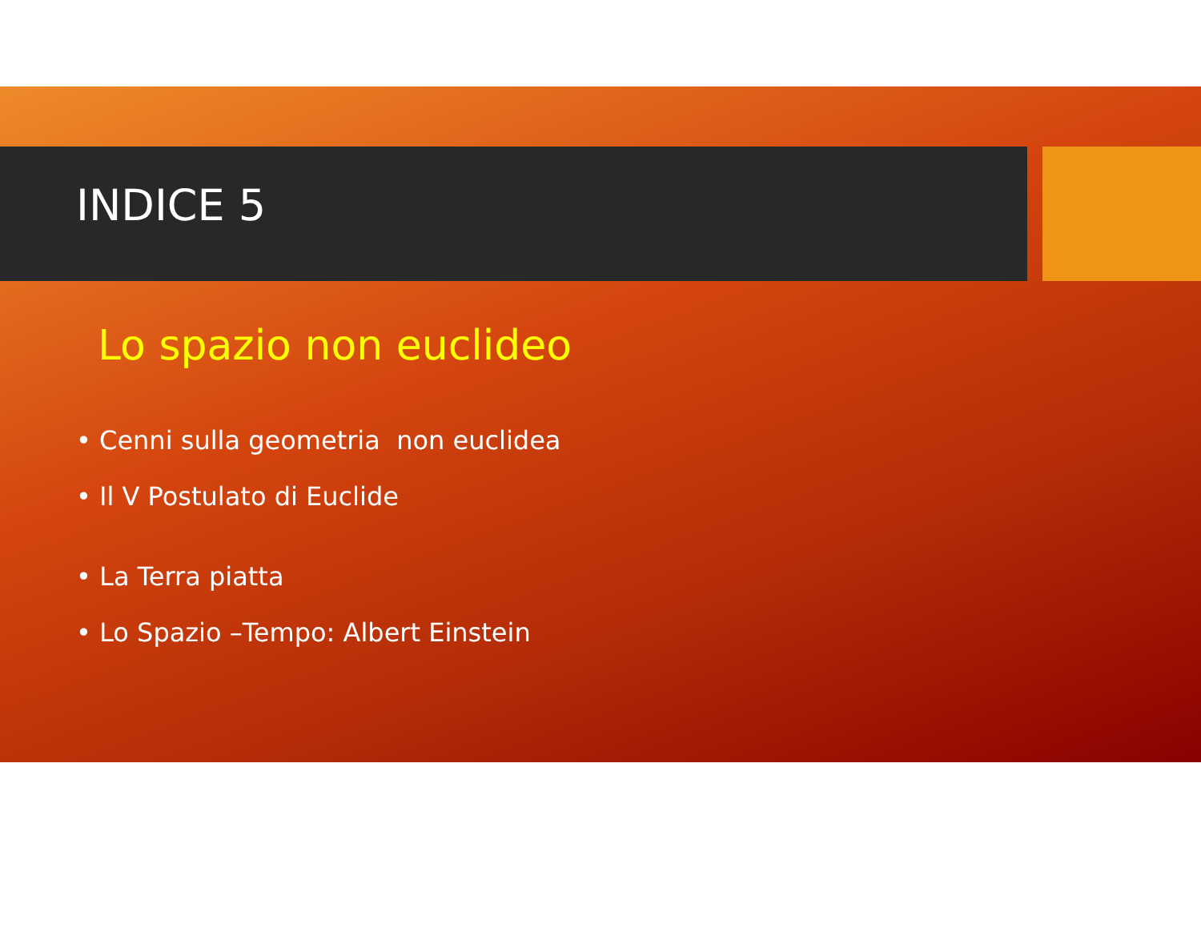INDICE 5
Lo spazio non euclideo
• Cenni sulla geometria non euclidea
• Il V Postulato di Euclide
• La Terra piatta
• Lo Spazio –Tempo: Albert Einstein